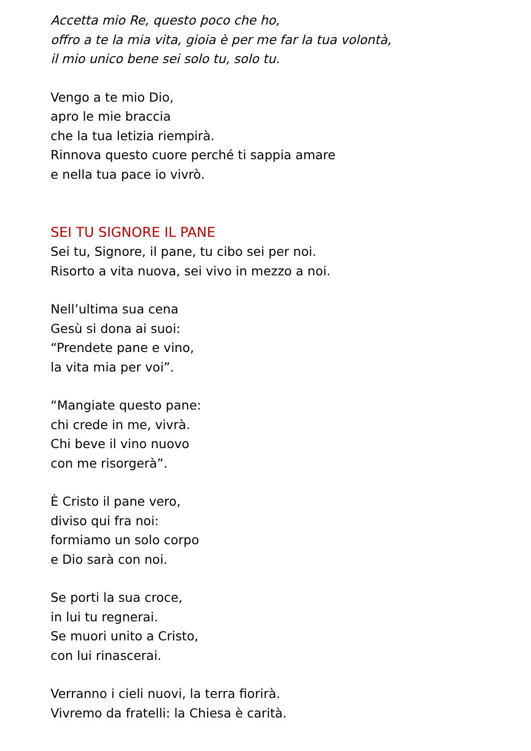Accetta mio Re, questo poco che ho,
offro a te la mia vita, gioia è per me far la tua volontà,
il mio unico bene sei solo tu, solo tu.
Vengo a te mio Dio,
apro le mie braccia
che la tua letizia riempirà.
Rinnova questo cuore perché ti sappia amare
e nella tua pace io vivrò.
SEI TU SIGNORE IL PANE
Sei tu, Signore, il pane, tu cibo sei per noi.
Risorto a vita nuova, sei vivo in mezzo a noi.
Nell’ultima sua cena
Gesù si dona ai suoi:
“Prendete pane e vino,
la vita mia per voi”.
“Mangiate questo pane:
chi crede in me, vivrà.
Chi beve il vino nuovo
con me risorgerà”.
È Cristo il pane vero,
diviso qui fra noi:
formiamo un solo corpo
e Dio sarà con noi.
Se porti la sua croce,
in lui tu regnerai.
Se muori unito a Cristo,
con lui rinascerai.
Verranno i cieli nuovi, la terra fiorirà.
Vivremo da fratelli: la Chiesa è carità.